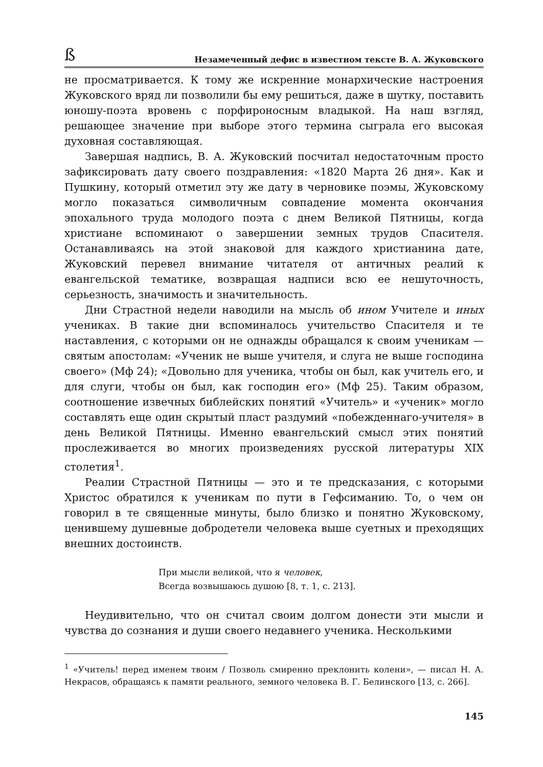ß Незамеченный дефис в известном тексте В. А. Жуковского
не просматривается. К тому же искренние монархические настроения Жуковского вряд ли позволили бы ему решиться, даже в шутку, поставить юношу-поэта вровень с порфироносным владыкой. На наш взгляд, решающее значение при выборе этого термина сыграла его высокая духовная составляющая.
Завершая надпись, В. А. Жуковский посчитал недостаточным просто зафиксировать дату своего поздравления: «1820 Марта 26 дня». Как и Пушкину, который отметил эту же дату в черновике поэмы, Жуковскому могло показаться символичным совпадение момента окончания эпохального труда молодого поэта с днем Великой Пятницы, когда христиане вспоминают о завершении земных трудов Спасителя. Останавливаясь на этой знаковой для каждого христианина дате, Жуковский перевел внимание читателя от античных реалий к евангельской тематике, возвращая надписи всю ее нешуточность, серьезность, значимость и значительность.
Дни Страстной недели наводили на мысль об ином Учителе и иных учениках. В такие дни вспоминалось учительство Спасителя и те наставления, с которыми он не однажды обращался к своим ученикам — святым апостолам: «Ученик не выше учителя, и слуга не выше господина своего» (Мф 24); «Довольно для ученика, чтобы он был, как учитель его, и для слуги, чтобы он был, как господин его» (Мф 25). Таким образом, соотношение извечных библейских понятий «Учитель» и «ученик» могло составлять еще один скрытый пласт раздумий «побежденнаго-учителя» в день Великой Пятницы. Именно евангельский смысл этих понятий прослеживается во многих произведениях русской литературы XIX столетия<sup>1</sup>.
Реалии Страстной Пятницы — это и те предсказания, с которыми Христос обратился к ученикам по пути в Гефсиманию. То, о чем он говорил в те священные минуты, было близко и понятно Жуковскому, ценившему душевные добродетели человека выше суетных и преходящих внешних достоинств.
При мысли великой, что я человек,
Всегда возвышаюсь душою [8, т. 1, с. 213].
Неудивительно, что он считал своим долгом донести эти мысли и чувства до сознания и души своего недавнего ученика. Несколькими
<sup>1</sup> «Учитель! перед именем твоим / Позволь смиренно преклонить колени», — писал Н. А. Некрасов, обращаясь к памяти реального, земного человека В. Г. Белинского [13, с. 266].
145